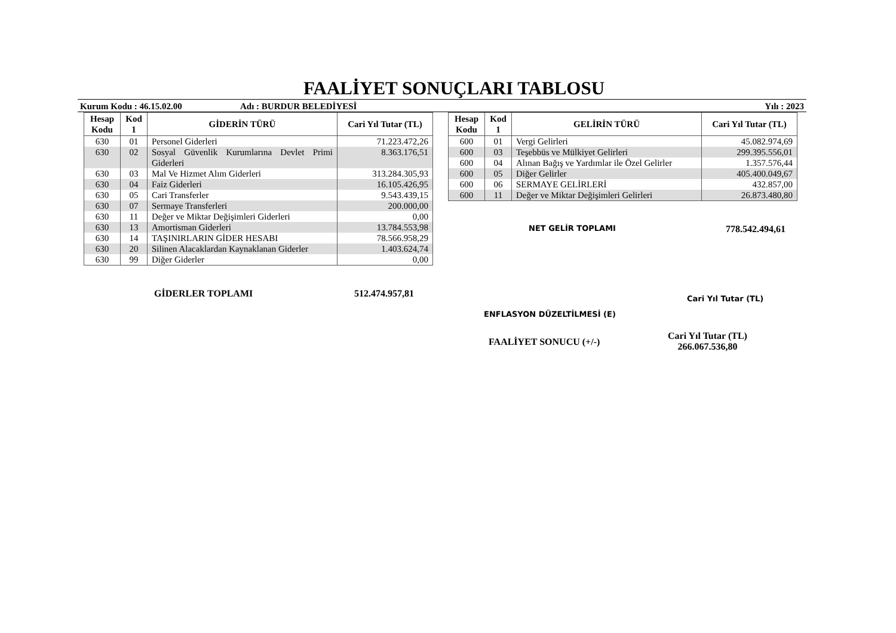FAALİYET SONUÇLARI TABLOSU
Kurum Kodu : 46.15.02.00 Adı : BURDUR BELEDİYESİ Yılı : 2023
| Hesap Kodu | Kod 1 | GİDERİN TÜRÜ | Cari Yıl Tutar (TL) |
| --- | --- | --- | --- |
| 630 | 01 | Personel Giderleri | 71.223.472,26 |
| 630 | 02 | Sosyal Güvenlik Kurumlarına Devlet Primi Giderleri | 8.363.176,51 |
| 630 | 03 | Mal Ve Hizmet Alım Giderleri | 313.284.305,93 |
| 630 | 04 | Faiz Giderleri | 16.105.426,95 |
| 630 | 05 | Cari Transferler | 9.543.439,15 |
| 630 | 07 | Sermaye Transferleri | 200.000,00 |
| 630 | 11 | Değer ve Miktar Değişimleri Giderleri | 0,00 |
| 630 | 13 | Amortisman Giderleri | 13.784.553,98 |
| 630 | 14 | TAŞINIRLARIN GİDER HESABI | 78.566.958,29 |
| 630 | 20 | Silinen Alacaklardan Kaynaklanan Giderler | 1.403.624,74 |
| 630 | 99 | Diğer Giderler | 0,00 |
GİDERLER TOPLAMI 512.474.957,81
| Hesap Kodu | Kod 1 | GELİRİN TÜRÜ | Cari Yıl Tutar (TL) |
| --- | --- | --- | --- |
| 600 | 01 | Vergi Gelirleri | 45.082.974,69 |
| 600 | 03 | Teşebbüs ve Mülkiyet Gelirleri | 299.395.556,01 |
| 600 | 04 | Alınan Bağış ve Yardımlar ile Özel Gelirler | 1.357.576,44 |
| 600 | 05 | Diğer Gelirler | 405.400.049,67 |
| 600 | 06 | SERMAYE GELİRLERİ | 432.857,00 |
| 600 | 11 | Değer ve Miktar Değişimleri Gelirleri | 26.873.480,80 |
NET GELİR TOPLAMI 778.542.494,61
ENFLASYON DÜZELTİLMESİ (E) Cari Yıl Tutar (TL)
FAALİYET SONUCU (+/-) Cari Yıl Tutar (TL)
266.067.536,80